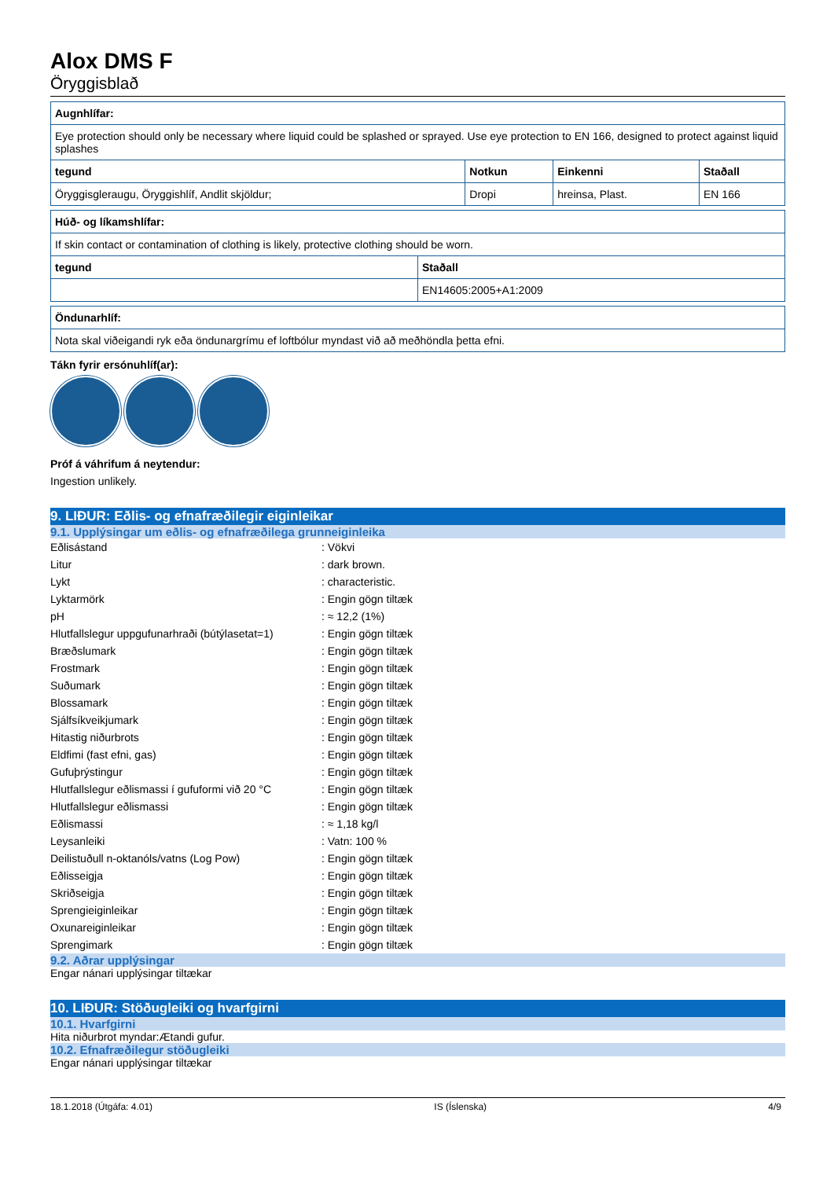Alox DMS F
Öryggisblað
| Augnhlífar: | | | |
| --- | --- | --- | --- |
| Eye protection should only be necessary where liquid could be splashed or sprayed. Use eye protection to EN 166, designed to protect against liquid splashes | | | |
| tegund | Notkun | Einkenni | Staðall |
| Öryggisgleraugu, Öryggishlíf, Andlit skjöldur; | Dropi | hreinsa, Plast. | EN 166 |
| Húð- og líkamshlífar: | |
| --- | --- |
| If skin contact or contamination of clothing is likely, protective clothing should be worn. | |
| tegund | Staðall |
| | EN14605:2005+A1:2009 |
| Öndunarhlíf: |
| --- |
| Nota skal viðeigandi ryk eða öndunargrímu ef loftbólur myndast við að meðhöndla þetta efni. |
Tákn fyrir ersónuhlíf(ar):
Próf á váhrifum á neytendur:
Ingestion unlikely.
9. LIÐUR: Eðlis- og efnafræðilegir eiginleikar
9.1. Upplýsingar um eðlis- og efnafræðilega grunneiginleika
| Eðlisástand | : Vökvi |
| Litur | : dark brown. |
| Lykt | : characteristic. |
| Lyktarmörk | : Engin gögn tiltæk |
| pH | : ≈ 12,2 (1%) |
| Hlutfallslegur uppgufunarhraði (bútýlasetat=1) | : Engin gögn tiltæk |
| Bræðslumark | : Engin gögn tiltæk |
| Frostmark | : Engin gögn tiltæk |
| Suðumark | : Engin gögn tiltæk |
| Blossamark | : Engin gögn tiltæk |
| Sjálfsíkveikjumark | : Engin gögn tiltæk |
| Hitastig niðurbrots | : Engin gögn tiltæk |
| Eldfimi (fast efni, gas) | : Engin gögn tiltæk |
| Gufuþrýstingur | : Engin gögn tiltæk |
| Hlutfallslegur eðlismassi í gufuformi við 20 °C | : Engin gögn tiltæk |
| Hlutfallslegur eðlismassi | : Engin gögn tiltæk |
| Eðlismassi | : ≈ 1,18 kg/l |
| Leysanleiki | : Vatn: 100 % |
| Deilistuðull n-oktanóls/vatns (Log Pow) | : Engin gögn tiltæk |
| Eðlisseigja | : Engin gögn tiltæk |
| Skriðseigja | : Engin gögn tiltæk |
| Sprengieiginleikar | : Engin gögn tiltæk |
| Oxunareiginleikar | : Engin gögn tiltæk |
| Sprengimark | : Engin gögn tiltæk |
9.2. Aðrar upplýsingar
Engar nánari upplýsingar tiltækar
10. LIÐUR: Stöðugleiki og hvarfgirni
10.1. Hvarfgirni
Hita niðurbrot myndar:Ætandi gufur.
10.2. Efnafræðilegur stöðugleiki
Engar nánari upplýsingar tiltækar
18.1.2018 (Útgáfa: 4.01) IS (Íslenska) 4/9